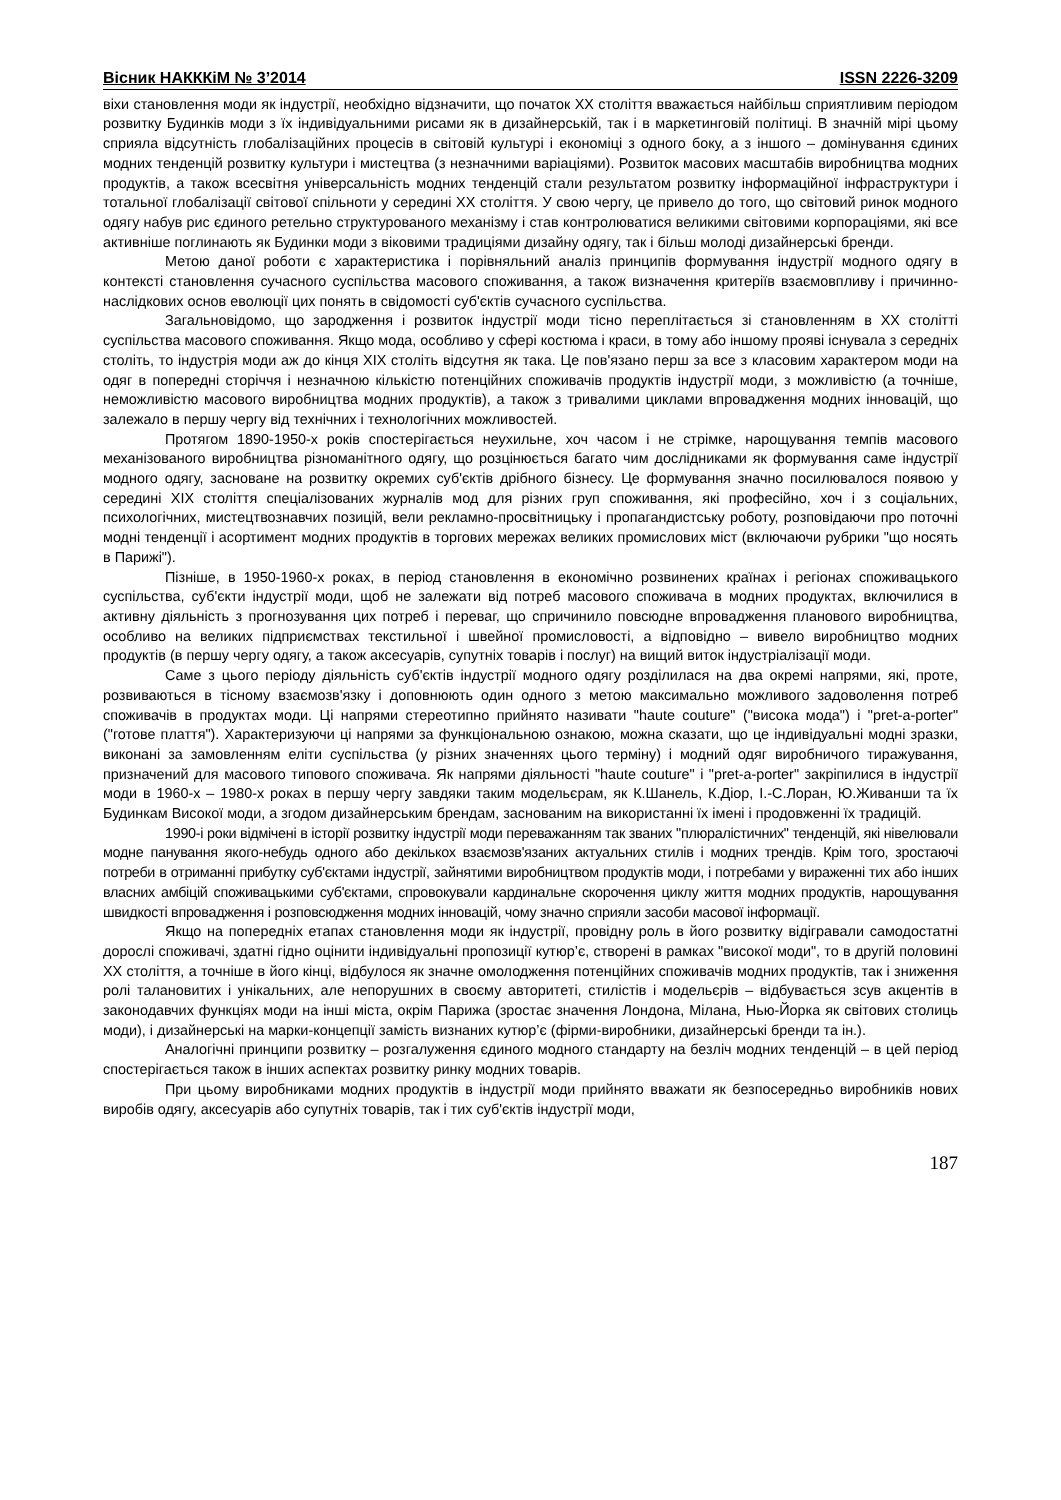Вісник НАКККіМ № 3’2014 ISSN 2226-3209
віхи становлення моди як індустрії, необхідно відзначити, що початок XX століття вважається найбільш сприятливим періодом розвитку Будинків моди з їх індивідуальними рисами як в дизайнерській, так і в маркетинговій політиці. В значній мірі цьому сприяла відсутність глобалізаційних процесів в світовій культурі і економіці з одного боку, а з іншого – домінування єдиних модних тенденцій розвитку культури і мистецтва (з незначними варіаціями). Розвиток масових масштабів виробництва модних продуктів, а також всесвітня універсальність модних тенденцій стали результатом розвитку інформаційної інфраструктури і тотальної глобалізації світової спільноти у середині XX століття. У свою чергу, це привело до того, що світовий ринок модного одягу набув рис єдиного ретельно структурованого механізму і став контролюватися великими світовими корпораціями, які все активніше поглинають як Будинки моди з віковими традиціями дизайну одягу, так і більш молоді дизайнерські бренди.
Метою даної роботи є характеристика і порівняльний аналіз принципів формування індустрії модного одягу в контексті становлення сучасного суспільства масового споживання, а також визначення критеріїв взаємовпливу і причинно-наслідкових основ еволюції цих понять в свідомості суб'єктів сучасного суспільства.
Загальновідомо, що зародження і розвиток індустрії моди тісно переплітається зі становленням в XX столітті суспільства масового споживання. Якщо мода, особливо у сфері костюма і краси, в тому або іншому прояві існувала з середніх століть, то індустрія моди аж до кінця XIX століть відсутня як така. Це пов'язано перш за все з класовим характером моди на одяг в попередні сторіччя і незначною кількістю потенційних споживачів продуктів індустрії моди, з можливістю (а точніше, неможливістю масового виробництва модних продуктів), а також з тривалими циклами впровадження модних інновацій, що залежало в першу чергу від технічних і технологічних можливостей.
Протягом 1890-1950-х років спостерігається неухильне, хоч часом і не стрімке, нарощування темпів масового механізованого виробництва різноманітного одягу, що розцінюється багато чим дослідниками як формування саме індустрії модного одягу, засноване на розвитку окремих суб'єктів дрібного бізнесу. Це формування значно посилювалося появою у середині XIX століття спеціалізованих журналів мод для різних груп споживання, які професійно, хоч і з соціальних, психологічних, мистецтвознавчих позицій, вели рекламно-просвітницьку і пропагандистську роботу, розповідаючи про поточні модні тенденції і асортимент модних продуктів в торгових мережах великих промислових міст (включаючи рубрики "що носять в Парижі").
Пізніше, в 1950-1960-х роках, в період становлення в економічно розвинених країнах і регіонах споживацького суспільства, суб'єкти індустрії моди, щоб не залежати від потреб масового споживача в модних продуктах, включилися в активну діяльність з прогнозування цих потреб і переваг, що спричинило повсюдне впровадження планового виробництва, особливо на великих підприємствах текстильної і швейної промисловості, а відповідно – вивело виробництво модних продуктів (в першу чергу одягу, а також аксесуарів, супутніх товарів і послуг) на вищий виток індустріалізації моди.
Саме з цього періоду діяльність суб'єктів індустрії модного одягу розділилася на два окремі напрями, які, проте, розвиваються в тісному взаємозв'язку і доповнюють один одного з метою максимально можливого задоволення потреб споживачів в продуктах моди. Ці напрями стереотипно прийнято називати "haute couture" ("висока мода") і "pret-a-porter" ("готове плаття"). Характеризуючи ці напрями за функціональною ознакою, можна сказати, що це індивідуальні модні зразки, виконані за замовленням еліти суспільства (у різних значеннях цього терміну) і модний одяг виробничого тиражування, призначений для масового типового споживача. Як напрями діяльності "haute couture" і "pret-a-porter" закріпилися в індустрії моди в 1960-х – 1980-х роках в першу чергу завдяки таким модельєрам, як К.Шанель, К.Діор, І.-С.Лоран, Ю.Живанши та їх Будинкам Високої моди, а згодом дизайнерським брендам, заснованим на використанні їх імені і продовженні їх традицій.
1990-і роки відмічені в історії розвитку індустрії моди переважанням так званих "плюралістичних" тенденцій, які нівелювали модне панування якого-небудь одного або декількох взаємозв'язаних актуальних стилів і модних трендів. Крім того, зростаючі потреби в отриманні прибутку суб'єктами індустрії, зайнятими виробництвом продуктів моди, і потребами у вираженні тих або інших власних амбіцій споживацькими суб'єктами, спровокували кардинальне скорочення циклу життя модних продуктів, нарощування швидкості впровадження і розповсюдження модних інновацій, чому значно сприяли засоби масової інформації.
Якщо на попередніх етапах становлення моди як індустрії, провідну роль в його розвитку відігравали самодостатні дорослі споживачі, здатні гідно оцінити індивідуальні пропозиції кутюр’є, створені в рамках "високої моди", то в другій половині XX століття, а точніше в його кінці, відбулося як значне омолодження потенційних споживачів модних продуктів, так і зниження ролі талановитих і унікальних, але непорушних в своєму авторитеті, стилістів і модельєрів – відбувається зсув акцентів в законодавчих функціях моди на інші міста, окрім Парижа (зростає значення Лондона, Мілана, Нью-Йорка як світових столиць моди), і дизайнерські на марки-концепції замість визнаних кутюр’є (фірми-виробники, дизайнерські бренди та ін.).
Аналогічні принципи розвитку – розгалуження єдиного модного стандарту на безліч модних тенденцій – в цей період спостерігається також в інших аспектах розвитку ринку модних товарів.
При цьому виробниками модних продуктів в індустрії моди прийнято вважати як безпосередньо виробників нових виробів одягу, аксесуарів або супутніх товарів, так і тих суб'єктів індустрії моди,
187